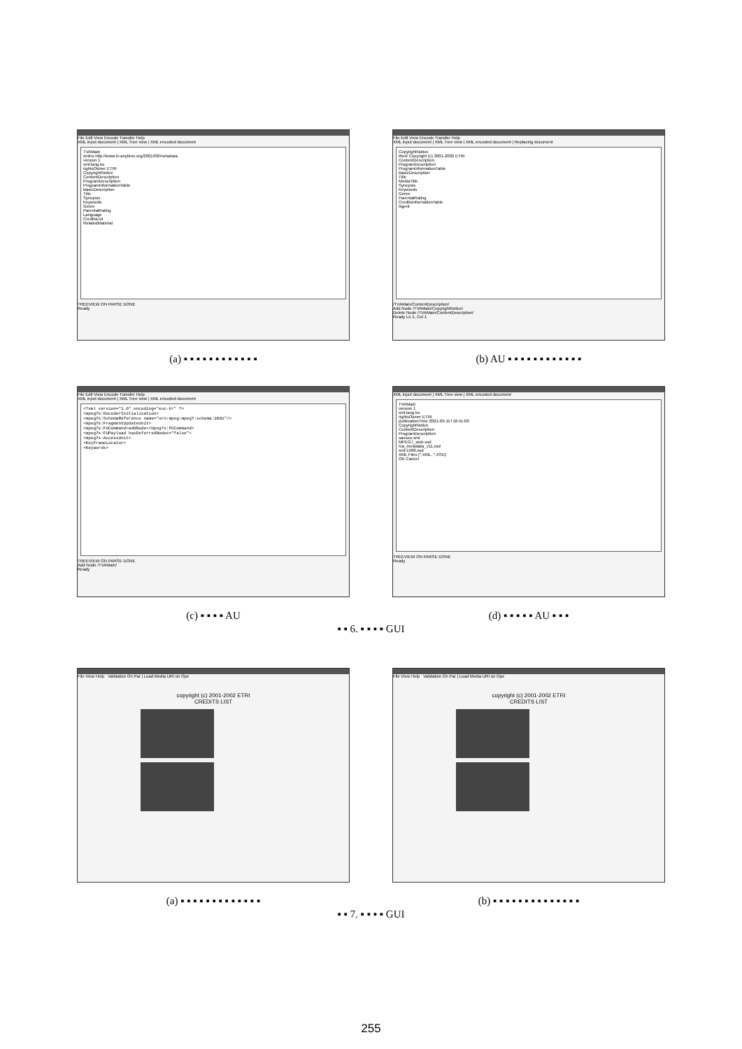File Edit View Encode Transfer Help
XML input document | XML Tree view | XML encoded document
TVAMain
xmlns http://www.tv-anytime.org/2001/08/metadata
version 1
xml:lang ko
rightsOwner ETRI
CopyrightNotice
ContentDescription
ProgramDescription
ProgramInformationTable
BasicDescription
Title
Synopsis
Keywords
Genre
ParentalRating
Language
CreditsList
RelatedMaterial
TREEVIEW ON PARSE DONE
Ready
(a) ▪ ▪ ▪ ▪ ▪ ▪ ▪ ▪ ▪ ▪ ▪ ▪
File Edit View Encode Transfer Help
XML input document | XML Tree view | XML encoded document | Replacing document
CopyrightNotice
#text Copyright (c) 2001-2002 ETRI
ContentDescription
ProgramDescription
ProgramInformationTable
BasicDescription
Title
MediaTitle
Synopsis
Keywords
Genre
ParentalRating
CreditsInformationTable
Agent
/TVAMain/ContentDescription/
Add Node /TVAMain/CopyrightNotice/
Delete Node /TVAMain/ContentDescription/
Ready Ln 1, Col 1
(b) AU ▪ ▪ ▪ ▪ ▪ ▪ ▪ ▪ ▪ ▪ ▪ ▪
File Edit View Encode Transfer Help
XML input document | XML Tree view | XML encoded document
<?xml version="1.0" encoding="euc-kr" ?>
<mpeg7s:DecoderInitialisation>
<mpeg7s:SchemaReference name="urn:mpeg:mpeg7:schema:2001"/>
<mpeg7s:FragmentUpdateUnit>
<mpeg7s:FUCommand>addNode</mpeg7s:FUCommand>
<mpeg7s:FUPayload hasDeferredNodes="false">
<mpeg7s:AccessUnit>
<KeyFrameLocator>
<Keywords>
TREEVIEW ON PARSE DONE
Add Node /TVAMain/
Ready
(c) ▪ ▪ ▪ ▪ AU
XML input document | XML Tree view | XML encoded document
TVAMain
version 1
xml:lang ko
rightsOwner ETRI
publicationTime 2001-09-11T16:41:00
CopyrightNotice
ContentDescription
ProgramDescription
sanseo.xml
MPEG7_stub.xsd
tva_metadata_v11.xsd
xml-1998.xsd
XML Files (*.XML, *.XSD)
OK Cancel
TREEVIEW ON PARSE DONE
Ready
(d) ▪ ▪ ▪ ▪ ▪ AU ▪ ▪ ▪
▪ ▪ 6. ▪ ▪ ▪ ▪ GUI
File View Help Validation On Par | Load Media URI on Ope
copyright (c) 2001-2002 ETRI
CREDITS LIST
(a) ▪ ▪ ▪ ▪ ▪ ▪ ▪ ▪ ▪ ▪ ▪ ▪ ▪
File View Help Validation On Par | Load Media URI on Ope
copyright (c) 2001-2002 ETRI
CREDITS LIST
(b) ▪ ▪ ▪ ▪ ▪ ▪ ▪ ▪ ▪ ▪ ▪ ▪ ▪ ▪
▪ ▪ 7. ▪ ▪ ▪ ▪ GUI
255